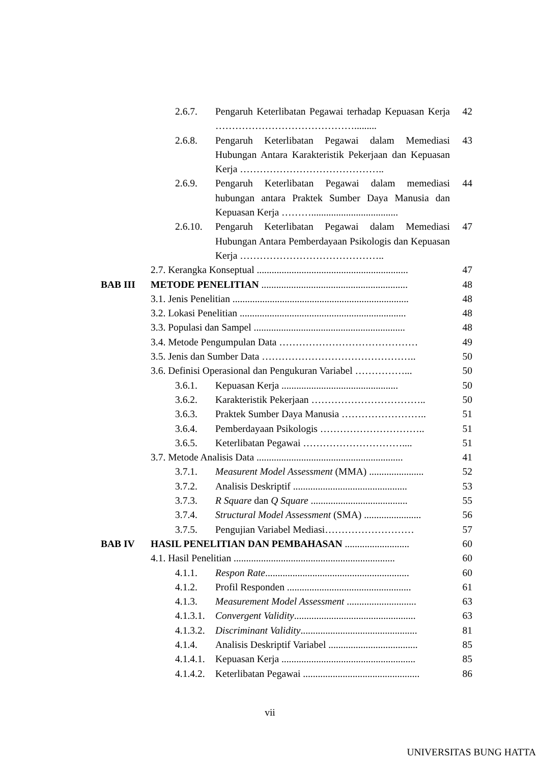2.6.7. Pengaruh Keterlibatan Pegawai terhadap Kepuasan Kerja ……………………………………......... 42
2.6.8. Pengaruh Keterlibatan Pegawai dalam Memediasi Hubungan Antara Karakteristik Pekerjaan dan Kepuasan Kerja …………………………………….. 43
2.6.9. Pengaruh Keterlibatan Pegawai dalam memediasi hubungan antara Praktek Sumber Daya Manusia dan Kepuasan Kerja ………................................... 44
2.6.10. Pengaruh Keterlibatan Pegawai dalam Memediasi Hubungan Antara Pemberdayaan Psikologis dan Kepuasan Kerja …………………………………….. 47
2.7. Kerangka Konseptual ............................................................. 47
BAB III METODE PENELITIAN ........................................................... 48
3.1. Jenis Penelitian ....................................................................... 48
3.2. Lokasi Penelitian ................................................................... 48
3.3. Populasi dan Sampel ............................................................. 48
3.4. Metode Pengumpulan Data …………………………………… 49
3.5. Jenis dan Sumber Data ……………………………………….. 50
3.6. Definisi Operasional dan Pengukuran Variabel ……………... 50
3.6.1. Kepuasan Kerja ............................................... 50
3.6.2. Karakteristik Pekerjaan …………………………….. 50
3.6.3. Praktek Sumber Daya Manusia …………………….. 51
3.6.4. Pemberdayaan Psikologis ………………………….. 51
3.6.5. Keterlibatan Pegawai ………………………….... 51
3.7. Metode Analisis Data ........................................................... 41
3.7.1. Measurent Model Assessment (MMA) ...................... 52
3.7.2. Analisis Deskriptif .............................................. 53
3.7.3. R Square dan Q Square ....................................... 55
3.7.4. Structural Model Assessment (SMA) ....................... 56
3.7.5. Pengujian Variabel Mediasi……………………… 57
BAB IV HASIL PENELITIAN DAN PEMBAHASAN .......................... 60
4.1. Hasil Penelitian ................................................................. 60
4.1.1. Respon Rate.......................................................... 60
4.1.2. Profil Responden .................................................. 61
4.1.3. Measurement Model Assessment ............................ 63
4.1.3.1. Convergent Validity................................................. 63
4.1.3.2. Discriminant Validity............................................... 81
4.1.4. Analisis Deskriptif Variabel .................................... 85
4.1.4.1. Kepuasan Kerja ...................................................... 85
4.1.4.2. Keterlibatan Pegawai ............................................... 86
vii
UNIVERSITAS BUNG HATTA